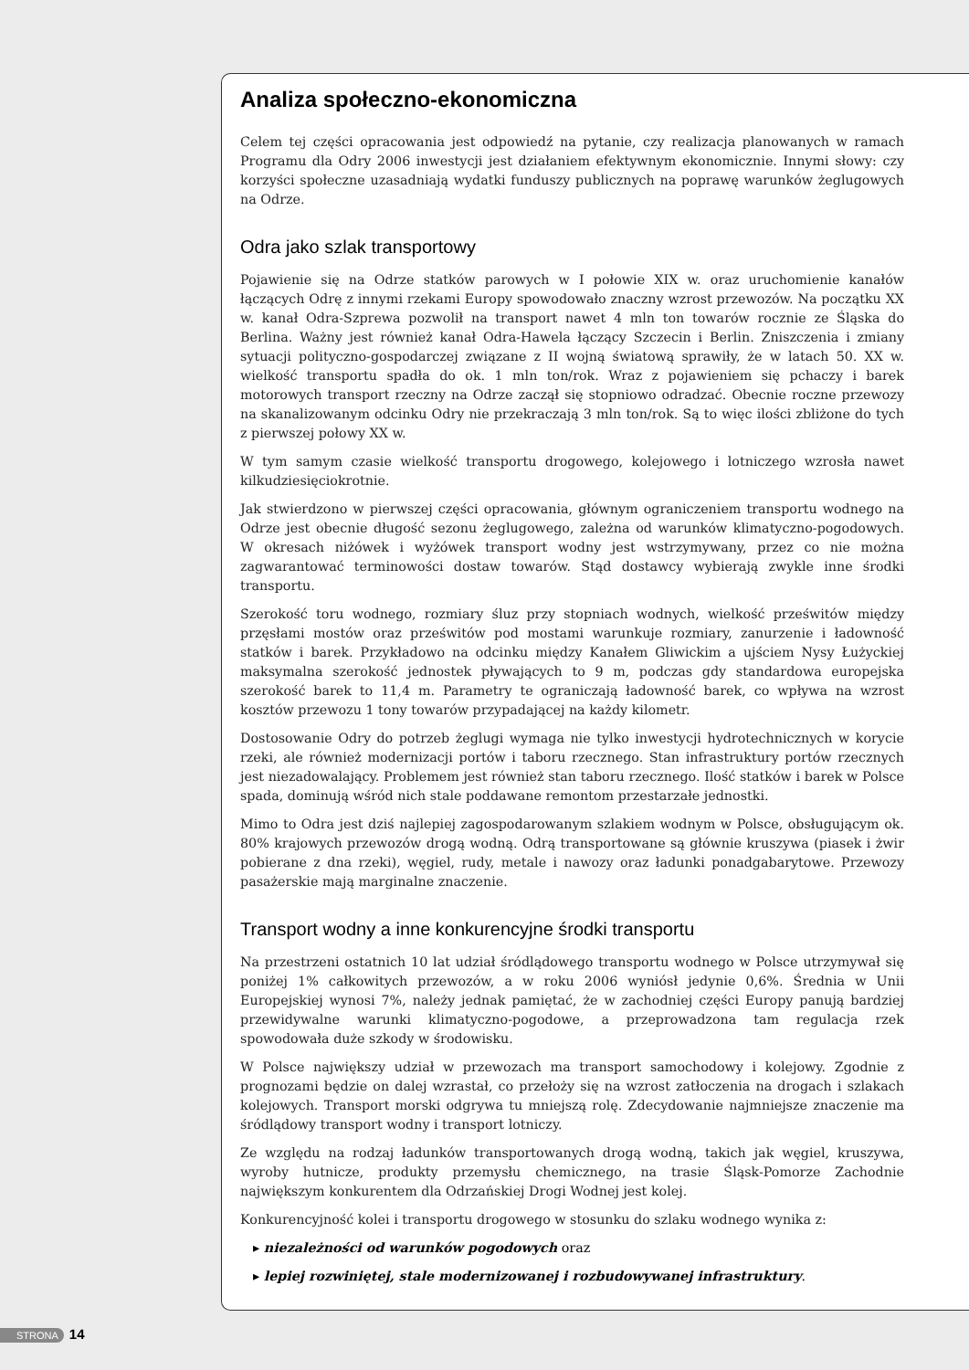Analiza społeczno-ekonomiczna
Celem tej części opracowania jest odpowiedź na pytanie, czy realizacja planowanych w ramach Programu dla Odry 2006 inwestycji jest działaniem efektywnym ekonomicznie. Innymi słowy: czy korzyści społeczne uzasadniają wydatki funduszy publicznych na poprawę warunków żeglugowych na Odrze.
Odra jako szlak transportowy
Pojawienie się na Odrze statków parowych w I połowie XIX w. oraz uruchomienie kanałów łączących Odrę z innymi rzekami Europy spowodowało znaczny wzrost przewozów. Na początku XX w. kanał Odra-Szprewa pozwolił na transport nawet 4 mln ton towarów rocznie ze Śląska do Berlina. Ważny jest również kanał Odra-Hawela łączący Szczecin i Berlin. Zniszczenia i zmiany sytuacji polityczno-gospodarczej związane z II wojną światową sprawiły, że w latach 50. XX w. wielkość transportu spadła do ok. 1 mln ton/rok. Wraz z pojawieniem się pchaczy i barek motorowych transport rzeczny na Odrze zaczął się stopniowo odradzać. Obecnie roczne przewozy na skanalizowanym odcinku Odry nie przekraczają 3 mln ton/rok. Są to więc ilości zbliżone do tych z pierwszej połowy XX w.
W tym samym czasie wielkość transportu drogowego, kolejowego i lotniczego wzrosła nawet kilkudziesięciokrotnie.
Jak stwierdzono w pierwszej części opracowania, głównym ograniczeniem transportu wodnego na Odrze jest obecnie długość sezonu żeglugowego, zależna od warunków klimatyczno-pogodowych. W okresach niżówek i wyżówek transport wodny jest wstrzymywany, przez co nie można zagwarantować terminowości dostaw towarów. Stąd dostawcy wybierają zwykle inne środki transportu.
Szerokość toru wodnego, rozmiary śluz przy stopniach wodnych, wielkość prześwitów między przęsłami mostów oraz prześwitów pod mostami warunkuje rozmiary, zanurzenie i ładowność statków i barek. Przykładowo na odcinku między Kanałem Gliwickim a ujściem Nysy Łużyckiej maksymalna szerokość jednostek pływających to 9 m, podczas gdy standardowa europejska szerokość barek to 11,4 m. Parametry te ograniczają ładowność barek, co wpływa na wzrost kosztów przewozu 1 tony towarów przypadającej na każdy kilometr.
Dostosowanie Odry do potrzeb żeglugi wymaga nie tylko inwestycji hydrotechnicznych w korycie rzeki, ale również modernizacji portów i taboru rzecznego. Stan infrastruktury portów rzecznych jest niezadowalający. Problemem jest również stan taboru rzecznego. Ilość statków i barek w Polsce spada, dominują wśród nich stale poddawane remontom przestarzałe jednostki.
Mimo to Odra jest dziś najlepiej zagospodarowanym szlakiem wodnym w Polsce, obsługującym ok. 80% krajowych przewozów drogą wodną. Odrą transportowane są głównie kruszywa (piasek i żwir pobierane z dna rzeki), węgiel, rudy, metale i nawozy oraz ładunki ponadgabarytowe. Przewozy pasażerskie mają marginalne znaczenie.
Transport wodny a inne konkurencyjne środki transportu
Na przestrzeni ostatnich 10 lat udział śródlądowego transportu wodnego w Polsce utrzymywał się poniżej 1% całkowitych przewozów, a w roku 2006 wyniósł jedynie 0,6%. Średnia w Unii Europejskiej wynosi 7%, należy jednak pamiętać, że w zachodniej części Europy panują bardziej przewidywalne warunki klimatyczno-pogodowe, a przeprowadzona tam regulacja rzek spowodowała duże szkody w środowisku.
W Polsce największy udział w przewozach ma transport samochodowy i kolejowy. Zgodnie z prognozami będzie on dalej wzrastał, co przełoży się na wzrost zatłoczenia na drogach i szlakach kolejowych. Transport morski odgrywa tu mniejszą rolę. Zdecydowanie najmniejsze znaczenie ma śródlądowy transport wodny i transport lotniczy.
Ze względu na rodzaj ładunków transportowanych drogą wodną, takich jak węgiel, kruszywa, wyroby hutnicze, produkty przemysłu chemicznego, na trasie Śląsk-Pomorze Zachodnie największym konkurentem dla Odrzańskiej Drogi Wodnej jest kolej.
Konkurencyjność kolei i transportu drogowego w stosunku do szlaku wodnego wynika z:
▸ niezależności od warunków pogodowych oraz
▸ lepiej rozwiniętej, stale modernizowanej i rozbudowywanej infrastruktury.
STRONA 14